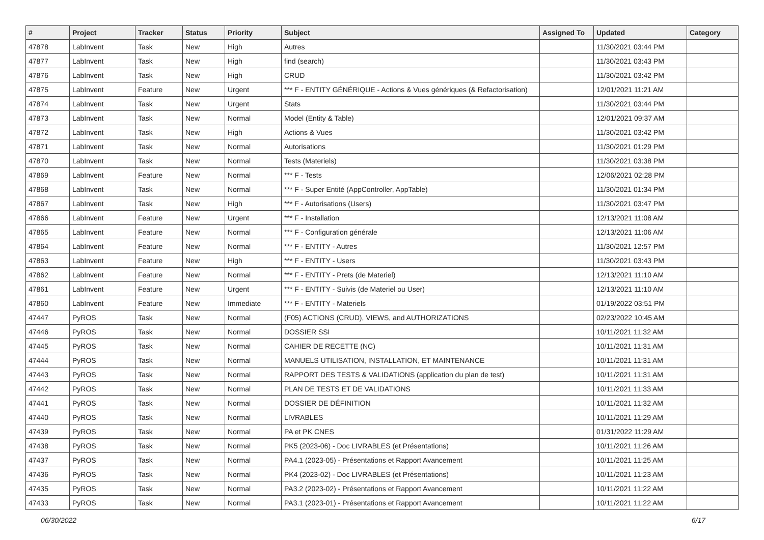| # | Project | Tracker | Status | Priority | Subject | Assigned To | Updated | Category |
| --- | --- | --- | --- | --- | --- | --- | --- | --- |
| 47878 | LabInvent | Task | New | High | Autres | | 11/30/2021 03:44 PM | |
| 47877 | LabInvent | Task | New | High | find (search) | | 11/30/2021 03:43 PM | |
| 47876 | LabInvent | Task | New | High | CRUD | | 11/30/2021 03:42 PM | |
| 47875 | LabInvent | Feature | New | Urgent | *** F - ENTITY GÉNÉRIQUE - Actions & Vues génériques (& Refactorisation) | | 12/01/2021 11:21 AM | |
| 47874 | LabInvent | Task | New | Urgent | Stats | | 11/30/2021 03:44 PM | |
| 47873 | LabInvent | Task | New | Normal | Model (Entity & Table) | | 12/01/2021 09:37 AM | |
| 47872 | LabInvent | Task | New | High | Actions & Vues | | 11/30/2021 03:42 PM | |
| 47871 | LabInvent | Task | New | Normal | Autorisations | | 11/30/2021 01:29 PM | |
| 47870 | LabInvent | Task | New | Normal | Tests (Materiels) | | 11/30/2021 03:38 PM | |
| 47869 | LabInvent | Feature | New | Normal | *** F - Tests | | 12/06/2021 02:28 PM | |
| 47868 | LabInvent | Task | New | Normal | *** F - Super Entité (AppController, AppTable) | | 11/30/2021 01:34 PM | |
| 47867 | LabInvent | Task | New | High | *** F - Autorisations (Users) | | 11/30/2021 03:47 PM | |
| 47866 | LabInvent | Feature | New | Urgent | *** F - Installation | | 12/13/2021 11:08 AM | |
| 47865 | LabInvent | Feature | New | Normal | *** F - Configuration générale | | 12/13/2021 11:06 AM | |
| 47864 | LabInvent | Feature | New | Normal | *** F - ENTITY - Autres | | 11/30/2021 12:57 PM | |
| 47863 | LabInvent | Feature | New | High | *** F - ENTITY - Users | | 11/30/2021 03:43 PM | |
| 47862 | LabInvent | Feature | New | Normal | *** F - ENTITY - Prets (de Materiel) | | 12/13/2021 11:10 AM | |
| 47861 | LabInvent | Feature | New | Urgent | *** F - ENTITY - Suivis (de Materiel ou User) | | 12/13/2021 11:10 AM | |
| 47860 | LabInvent | Feature | New | Immediate | *** F - ENTITY - Materiels | | 01/19/2022 03:51 PM | |
| 47447 | PyROS | Task | New | Normal | (F05) ACTIONS (CRUD), VIEWS, and AUTHORIZATIONS | | 02/23/2022 10:45 AM | |
| 47446 | PyROS | Task | New | Normal | DOSSIER SSI | | 10/11/2021 11:32 AM | |
| 47445 | PyROS | Task | New | Normal | CAHIER DE RECETTE (NC) | | 10/11/2021 11:31 AM | |
| 47444 | PyROS | Task | New | Normal | MANUELS UTILISATION, INSTALLATION, ET MAINTENANCE | | 10/11/2021 11:31 AM | |
| 47443 | PyROS | Task | New | Normal | RAPPORT DES TESTS & VALIDATIONS (application du plan de test) | | 10/11/2021 11:31 AM | |
| 47442 | PyROS | Task | New | Normal | PLAN DE TESTS ET DE VALIDATIONS | | 10/11/2021 11:33 AM | |
| 47441 | PyROS | Task | New | Normal | DOSSIER DE DÉFINITION | | 10/11/2021 11:32 AM | |
| 47440 | PyROS | Task | New | Normal | LIVRABLES | | 10/11/2021 11:29 AM | |
| 47439 | PyROS | Task | New | Normal | PA et PK CNES | | 01/31/2022 11:29 AM | |
| 47438 | PyROS | Task | New | Normal | PK5 (2023-06) - Doc LIVRABLES (et Présentations) | | 10/11/2021 11:26 AM | |
| 47437 | PyROS | Task | New | Normal | PA4.1 (2023-05) - Présentations et Rapport Avancement | | 10/11/2021 11:25 AM | |
| 47436 | PyROS | Task | New | Normal | PK4 (2023-02) - Doc LIVRABLES (et Présentations) | | 10/11/2021 11:23 AM | |
| 47435 | PyROS | Task | New | Normal | PA3.2 (2023-02) - Présentations et Rapport Avancement | | 10/11/2021 11:22 AM | |
| 47433 | PyROS | Task | New | Normal | PA3.1 (2023-01) - Présentations et Rapport Avancement | | 10/11/2021 11:22 AM | |
06/30/2022 6/17